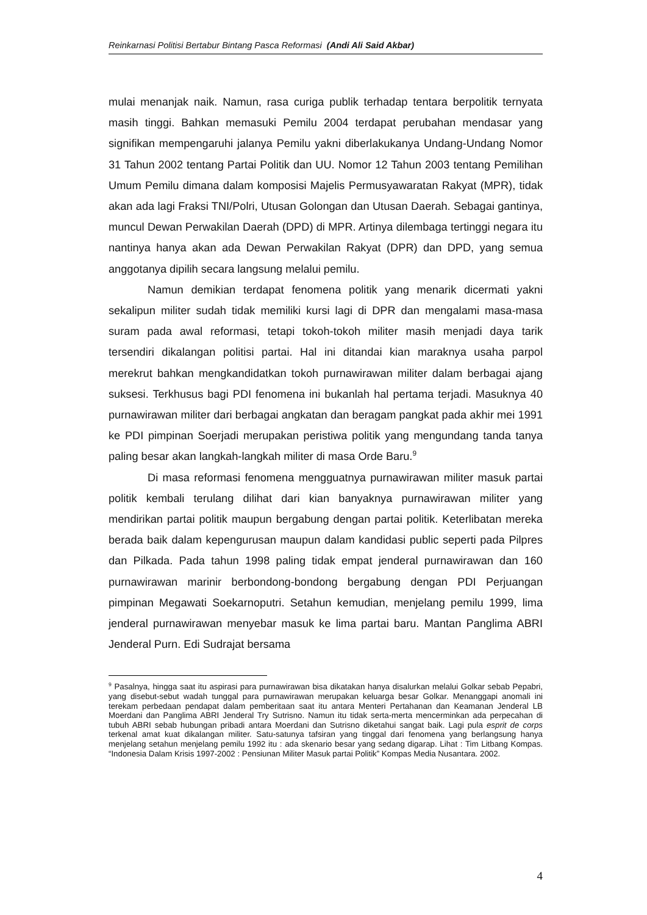Reinkarnasi Politisi Bertabur Bintang Pasca Reformasi (Andi Ali Said Akbar)
mulai menanjak naik. Namun, rasa curiga publik terhadap tentara berpolitik ternyata masih tinggi. Bahkan memasuki Pemilu 2004 terdapat perubahan mendasar yang signifikan mempengaruhi jalanya Pemilu yakni diberlakukanya Undang-Undang Nomor 31 Tahun 2002 tentang Partai Politik dan UU. Nomor 12 Tahun 2003 tentang Pemilihan Umum Pemilu dimana dalam komposisi Majelis Permusyawaratan Rakyat (MPR), tidak akan ada lagi Fraksi TNI/Polri, Utusan Golongan dan Utusan Daerah. Sebagai gantinya, muncul Dewan Perwakilan Daerah (DPD) di MPR. Artinya dilembaga tertinggi negara itu nantinya hanya akan ada Dewan Perwakilan Rakyat (DPR) dan DPD, yang semua anggotanya dipilih secara langsung melalui pemilu.
Namun demikian terdapat fenomena politik yang menarik dicermati yakni sekalipun militer sudah tidak memiliki kursi lagi di DPR dan mengalami masa-masa suram pada awal reformasi, tetapi tokoh-tokoh militer masih menjadi daya tarik tersendiri dikalangan politisi partai. Hal ini ditandai kian maraknya usaha parpol merekrut bahkan mengkandidatkan tokoh purnawirawan militer dalam berbagai ajang suksesi. Terkhusus bagi PDI fenomena ini bukanlah hal pertama terjadi. Masuknya 40 purnawirawan militer dari berbagai angkatan dan beragam pangkat pada akhir mei 1991 ke PDI pimpinan Soerjadi merupakan peristiwa politik yang mengundang tanda tanya paling besar akan langkah-langkah militer di masa Orde Baru.<sup>9</sup>
Di masa reformasi fenomena mengguatnya purnawirawan militer masuk partai politik kembali terulang dilihat dari kian banyaknya purnawirawan militer yang mendirikan partai politik maupun bergabung dengan partai politik. Keterlibatan mereka berada baik dalam kepengurusan maupun dalam kandidasi public seperti pada Pilpres dan Pilkada. Pada tahun 1998 paling tidak empat jenderal purnawirawan dan 160 purnawirawan marinir berbondong-bondong bergabung dengan PDI Perjuangan pimpinan Megawati Soekarnoputri. Setahun kemudian, menjelang pemilu 1999, lima jenderal purnawirawan menyebar masuk ke lima partai baru. Mantan Panglima ABRI Jenderal Purn. Edi Sudrajat bersama
<sup>9</sup> Pasalnya, hingga saat itu aspirasi para purnawirawan bisa dikatakan hanya disalurkan melalui Golkar sebab Pepabri, yang disebut-sebut wadah tunggal para purnawirawan merupakan keluarga besar Golkar. Menanggapi anomali ini terekam perbedaan pendapat dalam pemberitaan saat itu antara Menteri Pertahanan dan Keamanan Jenderal LB Moerdani dan Panglima ABRI Jenderal Try Sutrisno. Namun itu tidak serta-merta mencerminkan ada perpecahan di tubuh ABRI sebab hubungan pribadi antara Moerdani dan Sutrisno diketahui sangat baik. Lagi pula esprit de corps terkenal amat kuat dikalangan militer. Satu-satunya tafsiran yang tinggal dari fenomena yang berlangsung hanya menjelang setahun menjelang pemilu 1992 itu : ada skenario besar yang sedang digarap. Lihat : Tim Litbang Kompas. “Indonesia Dalam Krisis 1997-2002 : Pensiunan Militer Masuk partai Politik” Kompas Media Nusantara. 2002.
4